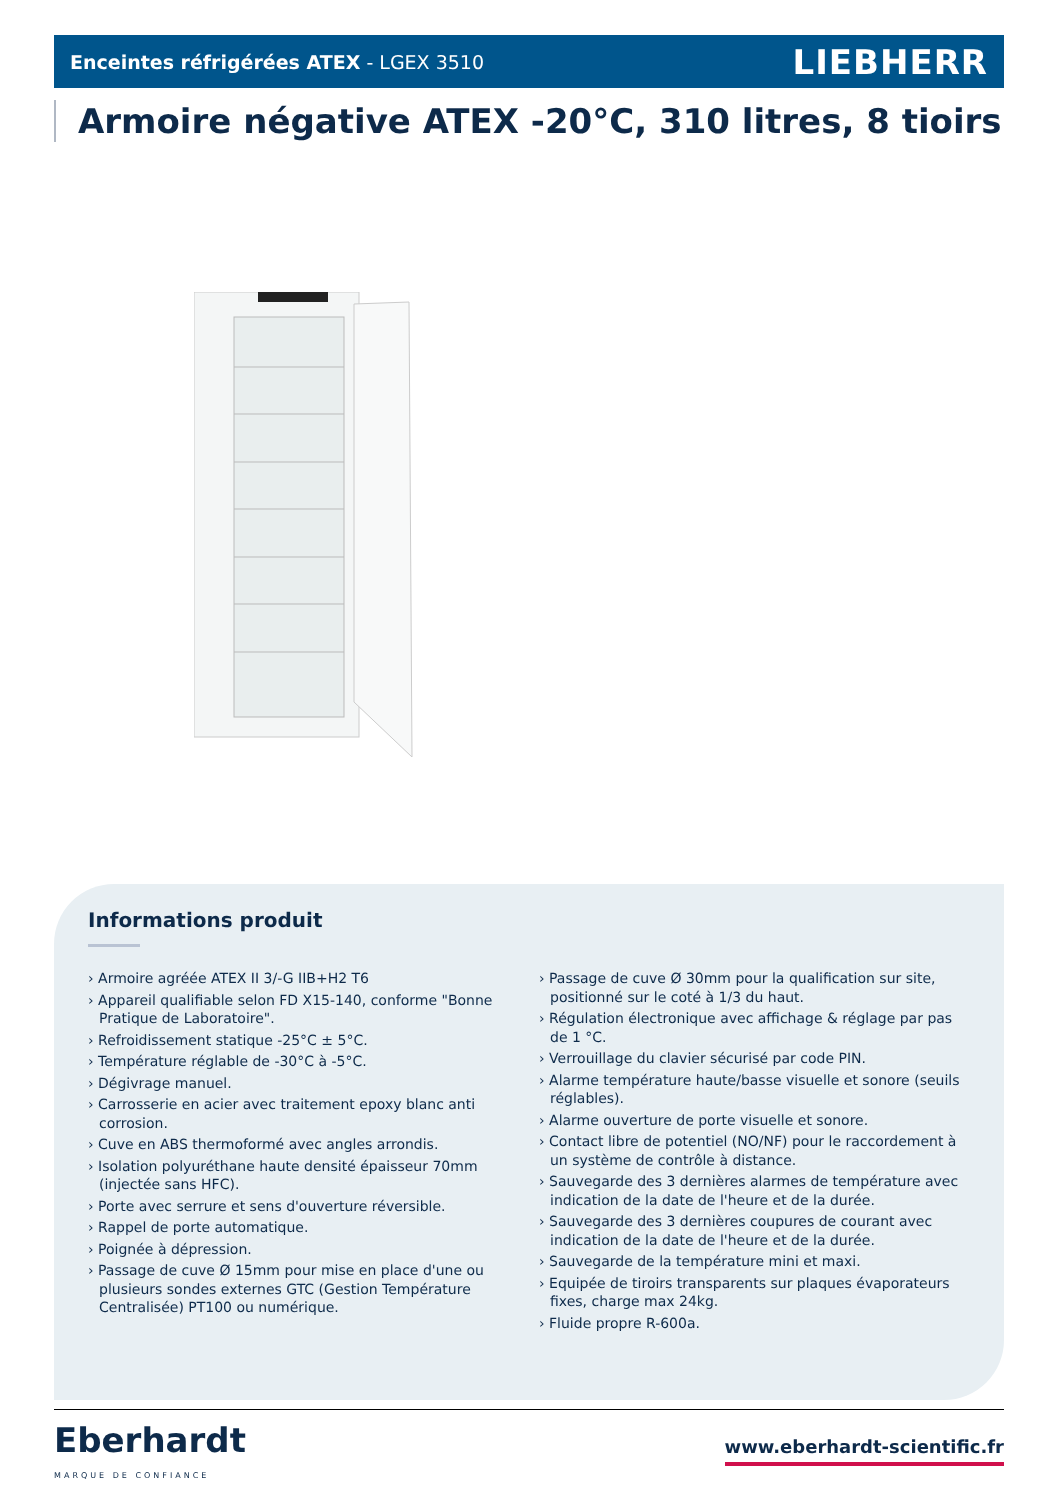Enceintes réfrigérées ATEX - LGEX 3510 LIEBHERR
Armoire négative ATEX -20°C, 310 litres, 8 tioirs
Informations produit
› Armoire agréée ATEX II 3/-G IIB+H2 T6
› Appareil qualifiable selon FD X15-140, conforme "Bonne Pratique de Laboratoire".
› Refroidissement statique -25°C ± 5°C.
› Température réglable de -30°C à -5°C.
› Dégivrage manuel.
› Carrosserie en acier avec traitement epoxy blanc anti corrosion.
› Cuve en ABS thermoformé avec angles arrondis.
› Isolation polyuréthane haute densité épaisseur 70mm (injectée sans HFC).
› Porte avec serrure et sens d'ouverture réversible.
› Rappel de porte automatique.
› Poignée à dépression.
› Passage de cuve Ø 15mm pour mise en place d'une ou plusieurs sondes externes GTC (Gestion Température Centralisée) PT100 ou numérique.
› Passage de cuve Ø 30mm pour la qualification sur site, positionné sur le coté à 1/3 du haut.
› Régulation électronique avec affichage & réglage par pas de 1 °C.
› Verrouillage du clavier sécurisé par code PIN.
› Alarme température haute/basse visuelle et sonore (seuils réglables).
› Alarme ouverture de porte visuelle et sonore.
› Contact libre de potentiel (NO/NF) pour le raccordement à un système de contrôle à distance.
› Sauvegarde des 3 dernières alarmes de température avec indication de la date de l'heure et de la durée.
› Sauvegarde des 3 dernières coupures de courant avec indication de la date de l'heure et de la durée.
› Sauvegarde de la température mini et maxi.
› Equipée de tiroirs transparents sur plaques évaporateurs fixes, charge max 24kg.
› Fluide propre R-600a.
Eberhardt
MARQUE DE CONFIANCE
www.eberhardt-scientific.fr